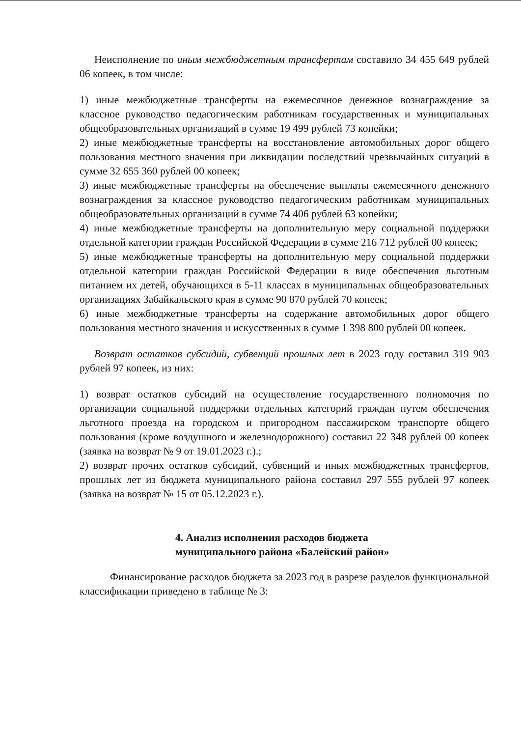Неисполнение по иным межбюджетным трансфертам составило 34 455 649 рублей 06 копеек, в том числе:
1) иные межбюджетные трансферты на ежемесячное денежное вознаграждение за классное руководство педагогическим работникам государственных и муниципальных общеобразовательных организаций в сумме 19 499 рублей 73 копейки;
2) иные межбюджетные трансферты на восстановление автомобильных дорог общего пользования местного значения при ликвидации последствий чрезвычайных ситуаций в сумме 32 655 360 рублей 00 копеек;
3) иные межбюджетные трансферты на обеспечение выплаты ежемесячного денежного вознаграждения за классное руководство педагогическим работникам муниципальных общеобразовательных организаций в сумме 74 406 рублей 63 копейки;
4) иные межбюджетные трансферты на дополнительную меру социальной поддержки отдельной категории граждан Российской Федерации в сумме 216 712 рублей 00 копеек;
5) иные межбюджетные трансферты на дополнительную меру социальной поддержки отдельной категории граждан Российской Федерации в виде обеспечения льготным питанием их детей, обучающихся в 5-11 классах в муниципальных общеобразовательных организациях Забайкальского края в сумме 90 870 рублей 70 копеек;
6) иные межбюджетные трансферты на содержание автомобильных дорог общего пользования местного значения и искусственных в сумме 1 398 800 рублей 00 копеек.
Возврат остатков субсидий, субвенций прошлых лет в 2023 году составил 319 903 рублей 97 копеек, из них:
1) возврат остатков субсидий на осуществление государственного полномочия по организации социальной поддержки отдельных категорий граждан путем обеспечения льготного проезда на городском и пригородном пассажирском транспорте общего пользования (кроме воздушного и железнодорожного) составил 22 348 рублей 00 копеек (заявка на возврат № 9 от 19.01.2023 г.).;
2) возврат прочих остатков субсидий, субвенций и иных межбюджетных трансфертов, прошлых лет из бюджета муниципального района составил 297 555 рублей 97 копеек (заявка на возврат № 15 от 05.12.2023 г.).
4. Анализ исполнения расходов бюджета
муниципального района «Балейский район»
Финансирование расходов бюджета за 2023 год в разрезе разделов функциональной классификации приведено в таблице № 3: